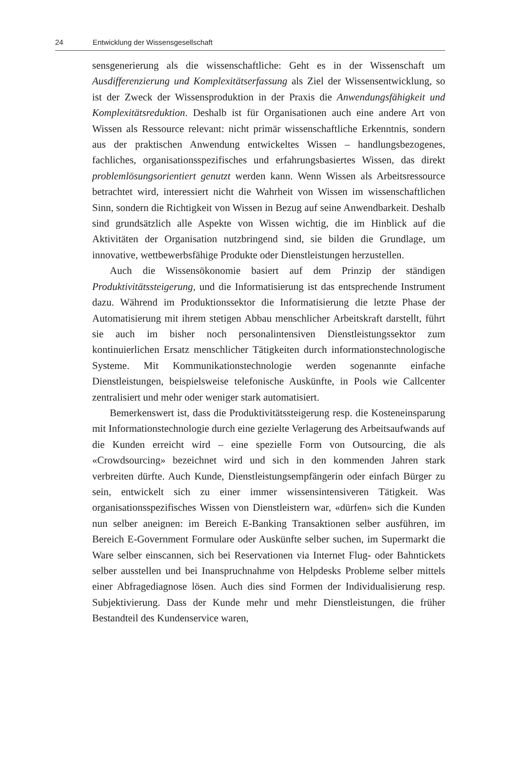24 Entwicklung der Wissensgesellschaft
sensgenerierung als die wissenschaftliche: Geht es in der Wissenschaft um Ausdifferenzierung und Komplexitätserfassung als Ziel der Wissensentwicklung, so ist der Zweck der Wissensproduktion in der Praxis die Anwendungsfähigkeit und Komplexitätsreduktion. Deshalb ist für Organisationen auch eine andere Art von Wissen als Ressource relevant: nicht primär wissenschaftliche Erkenntnis, sondern aus der praktischen Anwendung entwickeltes Wissen – handlungsbezogenes, fachliches, organisationsspezifisches und erfahrungsbasiertes Wissen, das direkt problemlösungsorientiert genutzt werden kann. Wenn Wissen als Arbeitsressource betrachtet wird, interessiert nicht die Wahrheit von Wissen im wissenschaftlichen Sinn, sondern die Richtigkeit von Wissen in Bezug auf seine Anwendbarkeit. Deshalb sind grundsätzlich alle Aspekte von Wissen wichtig, die im Hinblick auf die Aktivitäten der Organisation nutzbringend sind, sie bilden die Grundlage, um innovative, wettbewerbsfähige Produkte oder Dienstleistungen herzustellen.
Auch die Wissensökonomie basiert auf dem Prinzip der ständigen Produktivitätssteigerung, und die Informatisierung ist das entsprechende Instrument dazu. Während im Produktionssektor die Informatisierung die letzte Phase der Automatisierung mit ihrem stetigen Abbau menschlicher Arbeitskraft darstellt, führt sie auch im bisher noch personalintensiven Dienstleistungssektor zum kontinuierlichen Ersatz menschlicher Tätigkeiten durch informationstechnologische Systeme. Mit Kommunikationstechnologie werden sogenannte einfache Dienstleistungen, beispielsweise telefonische Auskünfte, in Pools wie Callcenter zentralisiert und mehr oder weniger stark automatisiert.
Bemerkenswert ist, dass die Produktivitätssteigerung resp. die Kosteneinsparung mit Informationstechnologie durch eine gezielte Verlagerung des Arbeitsaufwands auf die Kunden erreicht wird – eine spezielle Form von Outsourcing, die als «Crowdsourcing» bezeichnet wird und sich in den kommenden Jahren stark verbreiten dürfte. Auch Kunde, Dienstleistungsempfängerin oder einfach Bürger zu sein, entwickelt sich zu einer immer wissensintensiveren Tätigkeit. Was organisationsspezifisches Wissen von Dienstleistern war, «dürfen» sich die Kunden nun selber aneignen: im Bereich E-Banking Transaktionen selber ausführen, im Bereich E-Government Formulare oder Auskünfte selber suchen, im Supermarkt die Ware selber einscannen, sich bei Reservationen via Internet Flug- oder Bahntickets selber ausstellen und bei Inanspruchnahme von Helpdesks Probleme selber mittels einer Abfragediagnose lösen. Auch dies sind Formen der Individualisierung resp. Subjektivierung. Dass der Kunde mehr und mehr Dienstleistungen, die früher Bestandteil des Kundenservice waren,